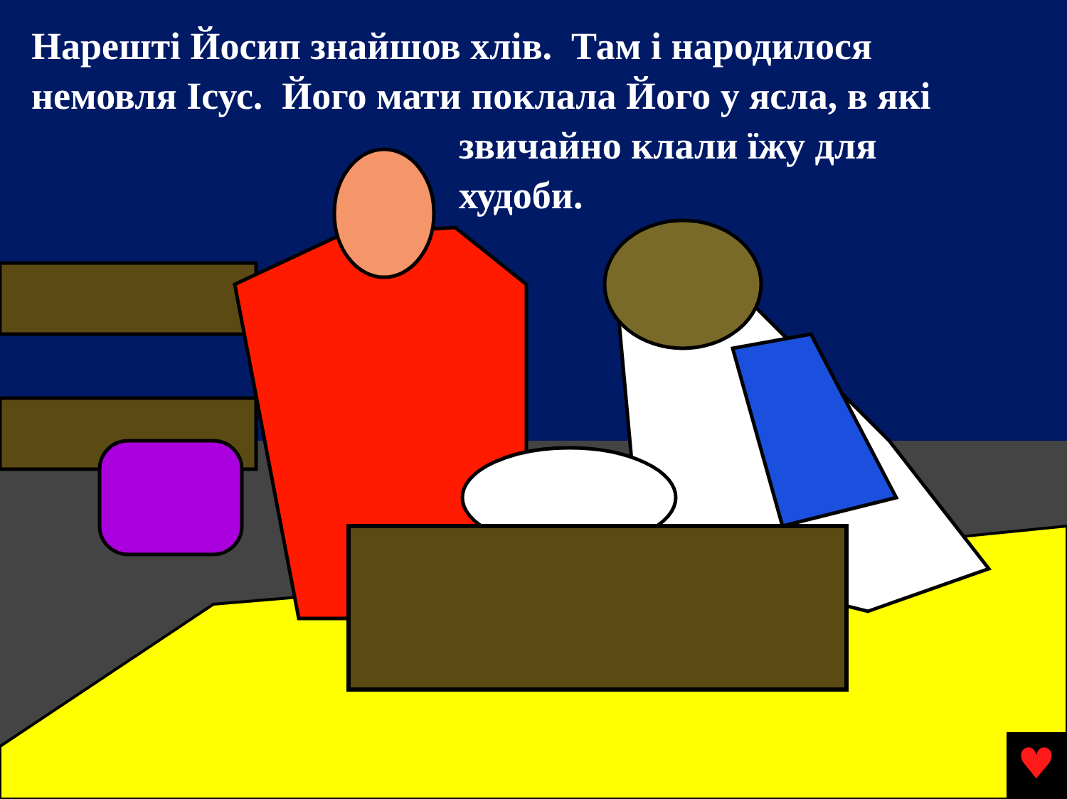♥
Нарешті Йосип знайшов хлів. Там і народилося
немовля Ісус. Його мати поклала Його у ясла, в які
звичайно клали їжу для
худоби.